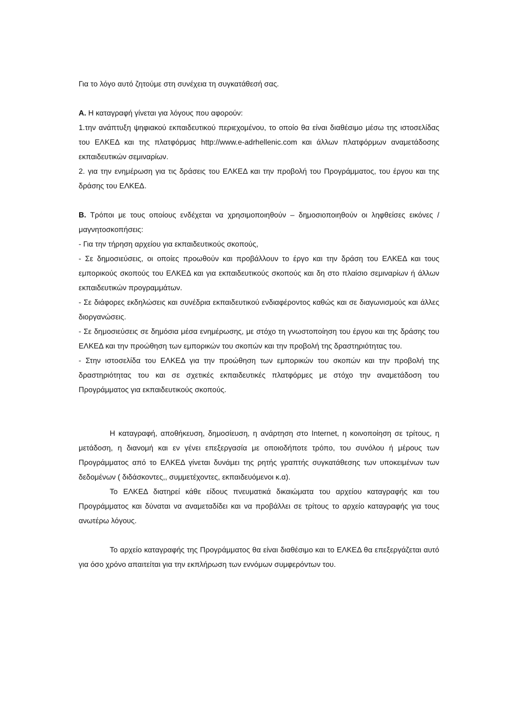Για το λόγο αυτό ζητούμε στη συνέχεια τη συγκατάθεσή σας.
Α. Η καταγραφή γίνεται για λόγους που αφορούν:
1.την ανάπτυξη ψηφιακού εκπαιδευτικού περιεχομένου, το οποίο θα είναι διαθέσιμο μέσω της ιστοσελίδας του ΕΛΚΕΔ και της πλατφόρμας http://www.e-adrhellenic.com και άλλων πλατφόρμων αναμετάδοσης εκπαιδευτικών σεμιναρίων.
2. για την ενημέρωση για τις δράσεις του ΕΛΚΕΔ και την προβολή του Προγράμματος, του έργου και της δράσης του ΕΛΚΕΔ.
Β. Τρόποι με τους οποίους ενδέχεται να χρησιμοποιηθούν – δημοσιοποιηθούν οι ληφθείσες εικόνες / μαγνητοσκοπήσεις:
- Για την τήρηση αρχείου για εκπαιδευτικούς σκοπούς,
- Σε δημοσιεύσεις, οι οποίες προωθούν και προβάλλουν το έργο και την δράση του ΕΛΚΕΔ και τους εμπορικούς σκοπούς του ΕΛΚΕΔ και για εκπαιδευτικούς σκοπούς και δη στο πλαίσιο σεμιναρίων ή άλλων εκπαιδευτικών προγραμμάτων.
- Σε διάφορες εκδηλώσεις και συνέδρια εκπαιδευτικού ενδιαφέροντος καθώς και σε διαγωνισμούς και άλλες διοργανώσεις.
- Σε δημοσιεύσεις σε δημόσια μέσα ενημέρωσης, με στόχο τη γνωστοποίηση του έργου και της δράσης του ΕΛΚΕΔ και την προώθηση των εμπορικών του σκοπών και την προβολή της δραστηριότητας του.
- Στην ιστοσελίδα του ΕΛΚΕΔ για την προώθηση των εμπορικών του σκοπών και την προβολή της δραστηριότητας του και σε σχετικές εκπαιδευτικές πλατφόρμες με στόχο την αναμετάδοση του Προγράμματος για εκπαιδευτικούς σκοπούς.
Η καταγραφή, αποθήκευση, δημοσίευση, η ανάρτηση στο Internet, η κοινοποίηση σε τρίτους, η μετάδοση, η διανομή και εν γένει επεξεργασία με οποιοδήποτε τρόπο, του συνόλου ή μέρους των Προγράμματος από το ΕΛΚΕΔ γίνεται δυνάμει της ρητής γραπτής συγκατάθεσης των υποκειμένων των δεδομένων ( διδάσκοντες,, συμμετέχοντες, εκπαιδευόμενοι κ.α).
Το ΕΛΚΕΔ διατηρεί κάθε είδους πνευματικά δικαιώματα του αρχείου καταγραφής και του Προγράμματος και δύναται να αναμεταδίδει και να προβάλλει σε τρίτους το αρχείο καταγραφής για τους ανωτέρω λόγους.
Το αρχείο καταγραφής της Προγράμματος θα είναι διαθέσιμο και το ΕΛΚΕΔ θα επεξεργάζεται αυτό για όσο χρόνο απαιτείται για την εκπλήρωση των εννόμων συμφερόντων του.